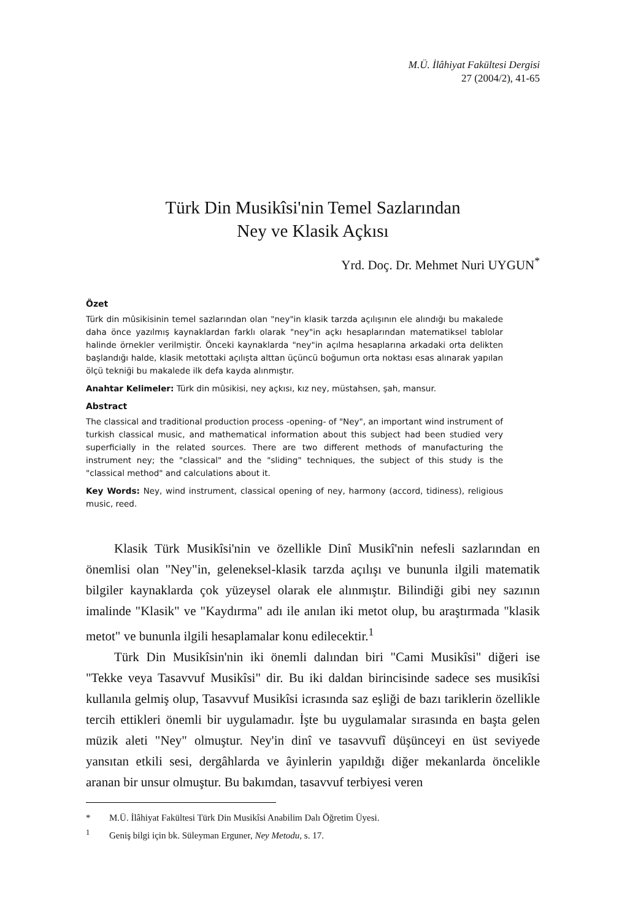M.Ü. İlâhiyat Fakültesi Dergisi
27 (2004/2), 41-65
Türk Din Musikîsi'nin Temel Sazlarından
Ney ve Klasik Açkısı
Yrd. Doç. Dr. Mehmet Nuri UYGUN<sup>*</sup>
Özet
Türk din mûsikisinin temel sazlarından olan "ney"in klasik tarzda açılışının ele alındığı bu makalede daha önce yazılmış kaynaklardan farklı olarak "ney"in açkı hesaplarından matematiksel tablolar halinde örnekler verilmiştir. Önceki kaynaklarda "ney"in açılma hesaplarına arkadaki orta delikten başlandığı halde, klasik metottaki açılışta alttan üçüncü boğumun orta noktası esas alınarak yapılan ölçü tekniği bu makalede ilk defa kayda alınmıştır.
Anahtar Kelimeler: Türk din mûsikisi, ney açkısı, kız ney, müstahsen, şah, mansur.
Abstract
The classical and traditional production process -opening- of "Ney", an important wind instrument of turkish classical music, and mathematical information about this subject had been studied very superficially in the related sources. There are two different methods of manufacturing the instrument ney; the "classical" and the "sliding" techniques, the subject of this study is the "classical method" and calculations about it.
Key Words: Ney, wind instrument, classical opening of ney, harmony (accord, tidiness), religious music, reed.
Klasik Türk Musikîsi'nin ve özellikle Dinî Musikî'nin nefesli sazlarından en önemlisi olan "Ney"in, geleneksel-klasik tarzda açılışı ve bununla ilgili matematik bilgiler kaynaklarda çok yüzeysel olarak ele alınmıştır. Bilindiği gibi ney sazının imalinde "Klasik" ve "Kaydırma" adı ile anılan iki metot olup, bu araştırmada "klasik metot" ve bununla ilgili hesaplamalar konu edilecektir.<sup>1</sup>
Türk Din Musikîsin'nin iki önemli dalından biri "Cami Musikîsi" diğeri ise "Tekke veya Tasavvuf Musikîsi" dir. Bu iki daldan birincisinde sadece ses musikîsi kullanıla gelmiş olup, Tasavvuf Musikîsi icrasında saz eşliği de bazı tariklerin özellikle tercih ettikleri önemli bir uygulamadır. İşte bu uygulamalar sırasında en başta gelen müzik aleti "Ney" olmuştur. Ney'in dinî ve tasavvufî düşünceyi en üst seviyede yansıtan etkili sesi, dergâhlarda ve âyinlerin yapıldığı diğer mekanlarda öncelikle aranan bir unsur olmuştur. Bu bakımdan, tasavvuf terbiyesi veren
* M.Ü. İlâhiyat Fakültesi Türk Din Musikîsi Anabilim Dalı Öğretim Üyesi.
<sup>1</sup> Geniş bilgi için bk. Süleyman Erguner, Ney Metodu, s. 17.